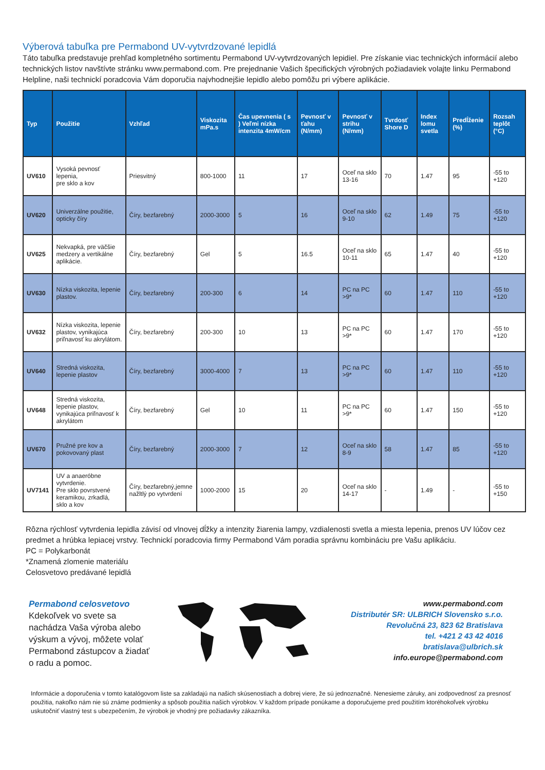Výberová tabuľka pre Permabond UV-vytvrdzované lepidlá
Táto tabuľka predstavuje prehľad kompletného sortimentu Permabond UV-vytvrdzovaných lepidiel. Pre získanie viac technických informácií alebo technických listov navštívte stránku www.permabond.com. Pre prejednanie Vašich špecifických výrobných požiadaviek volajte linku Permabond Helpline, naši technickí poradcovia Vám doporučia najvhodnejšie lepidlo alebo pomôžu pri výbere aplikácie.
| Typ | Použitie | Vzhľad | Viskozita mPa.s | Čas upevnenia ( s ) Veľmi nízka intenzita 4mW/cm | Pevnosť v ťahu (N/mm) | Pevnosť v strihu (N/mm) | Tvrdosť Shore D | Index lomu svetla | Predĺženie (%) | Rozsah teplôt (°C) |
| --- | --- | --- | --- | --- | --- | --- | --- | --- | --- | --- |
| UV610 | Vysoká pevnosť lepenia, pre sklo a kov | Priesvitný | 800-1000 | 11 | 17 | Oceľ na sklo 13-16 | 70 | 1.47 | 95 | -55 to +120 |
| UV620 | Univerzálne použitie, opticky číry | Číry, bezfarebný | 2000-3000 | 5 | 16 | Oceľ na sklo 9-10 | 62 | 1.49 | 75 | -55 to +120 |
| UV625 | Nekvapká, pre väčšie medzery a vertikálne aplikácie. | Číry, bezfarebný | Gel | 5 | 16.5 | Oceľ na sklo 10-11 | 65 | 1.47 | 40 | -55 to +120 |
| UV630 | Nízka viskozita, lepenie plastov. | Číry, bezfarebný | 200-300 | 6 | 14 | PC na PC >9* | 60 | 1.47 | 110 | -55 to +120 |
| UV632 | Nízka viskozita, lepenie plastov, vynikajúca priľnavosť ku akrylátom. | Číry, bezfarebný | 200-300 | 10 | 13 | PC na PC >9* | 60 | 1.47 | 170 | -55 to +120 |
| UV640 | Stredná viskozita, lepenie plastov | Číry, bezfarebný | 3000-4000 | 7 | 13 | PC na PC >9* | 60 | 1.47 | 110 | -55 to +120 |
| UV648 | Stredná viskozita, lepenie plastov, vynikajúca priľnavosť k akrylátom | Číry, bezfarebný | Gel | 10 | 11 | PC na PC >9* | 60 | 1.47 | 150 | -55 to +120 |
| UV670 | Pružné pre kov a pokovovaný plast | Číry, bezfarebný | 2000-3000 | 7 | 12 | Oceľ na sklo 8-9 | 58 | 1.47 | 85 | -55 to +120 |
| UV7141 | UV a anaeróbne vytvrdenie. Pre sklo povrstvené keramikou, zrkadlá, sklo a kov | Číry, bezfarebný,jemne nažltlý po vytvrdení | 1000-2000 | 15 | 20 | Oceľ na sklo 14-17 | - | 1.49 | - | -55 to +150 |
Rôzna rýchlosť vytvrdenia lepidla závisí od vlnovej dĺžky a intenzity žiarenia lampy, vzdialenosti svetla a miesta lepenia, prenos UV lúčov cez predmet a hrúbka lepiacej vrstvy. Technickí poradcovia firmy Permabond Vám poradia správnu kombináciu pre Vašu aplikáciu.
PC = Polykarbonát
*Znamená zlomenie materiálu
Celosvetovo predávané lepidlá
Permabond celosvetovo
Kdekoľvek vo svete sa nachádza Vaša výroba alebo výskum a vývoj, môžete volať Permabond zástupcov a žiadať o radu a pomoc.
www.permabond.com
Distributér SR: ULBRICH Slovensko s.r.o.
Revolučná 23, 823 62 Bratislava
tel. +421 2 43 42 4016
bratislava@ulbrich.sk
info.europe@permabond.com
Informácie a doporučenia v tomto katalógovom liste sa zakladajú na našich skúsenostiach a dobrej viere, že sú jednoznačné. Nenesieme záruky, ani zodpovednosť za presnosť použitia, nakoľko nám nie sú známe podmienky a spôsob použitia našich výrobkov. V každom prípade ponúkame a doporučujeme pred použitím ktoréhokoľvek výrobku uskutočniť vlastný test s ubezpečením, že výrobok je vhodný pre požiadavky zákazníka.